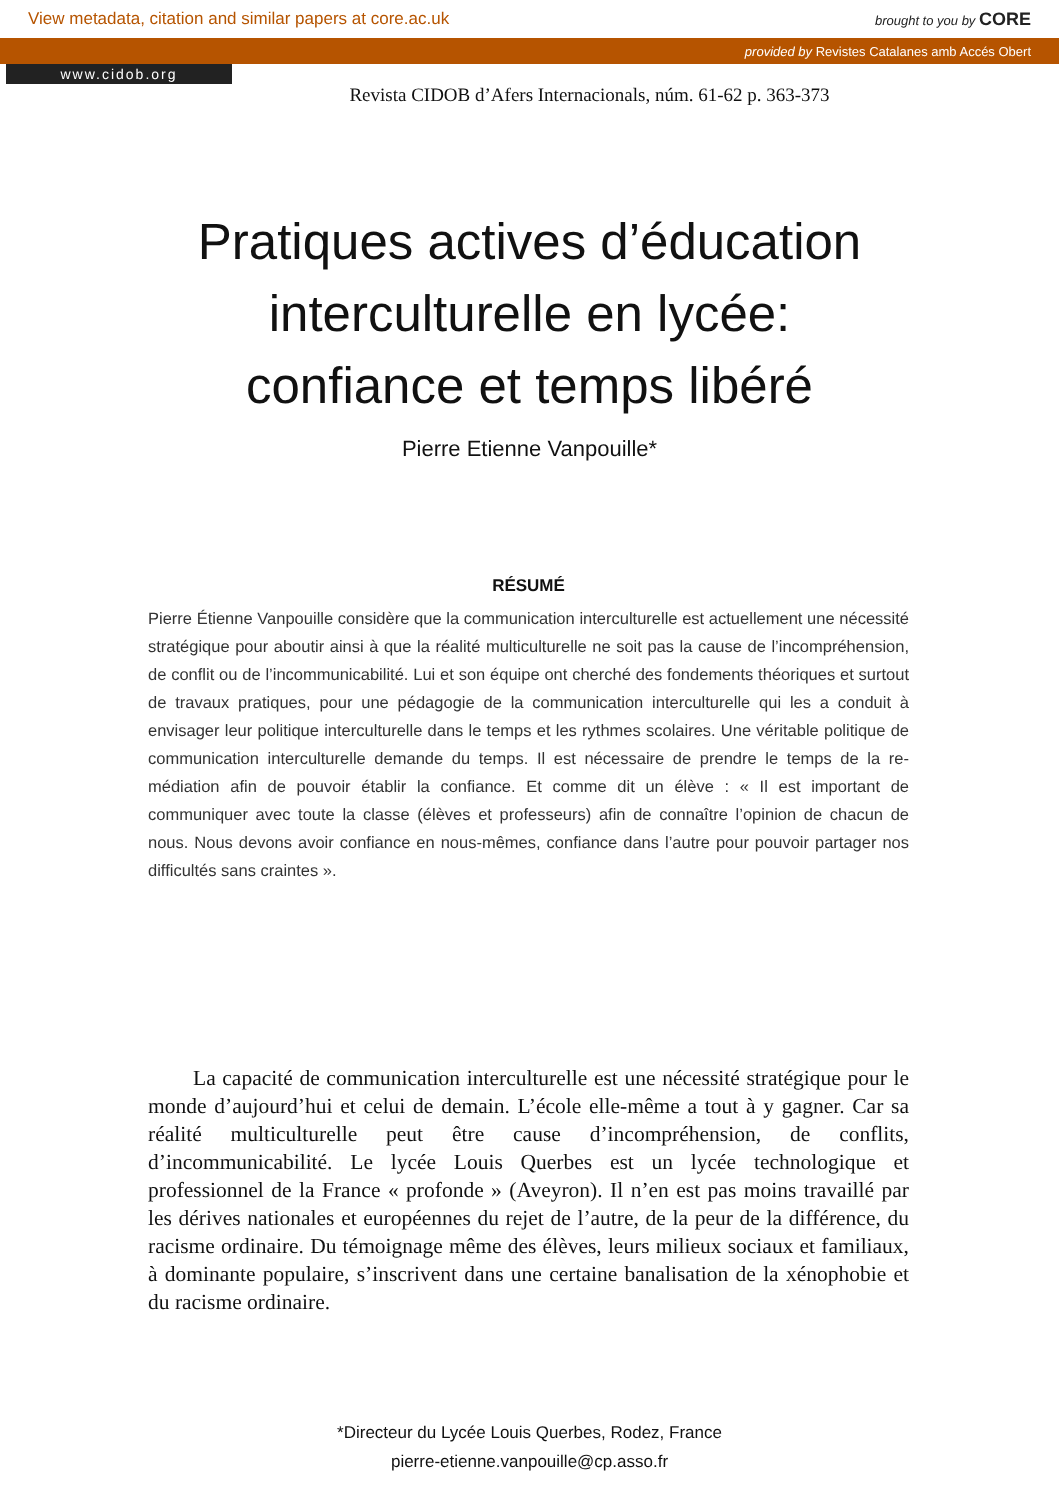View metadata, citation and similar papers at core.ac.uk brought to you by CORE
provided by Revistes Catalanes amb Accés Obert
www.cidob.org
Revista CIDOB d’Afers Internacionals, núm. 61-62 p. 363-373
Pratiques actives d’éducation
interculturelle en lycée:
confiance et temps libéré
Pierre Etienne Vanpouille*
RÉSUMÉ
Pierre Étienne Vanpouille considère que la communication interculturelle est actuellement une nécessité stratégique pour aboutir ainsi à que la réalité multiculturelle ne soit pas la cause de l’incompréhension, de conflit ou de l’incommunicabilité. Lui et son équipe ont cherché des fondements théoriques et surtout de travaux pratiques, pour une pédagogie de la communication interculturelle qui les a conduit à envisager leur politique interculturelle dans le temps et les rythmes scolaires. Une véritable politique de communication interculturelle demande du temps. Il est nécessaire de prendre le temps de la re-médiation afin de pouvoir établir la confiance. Et comme dit un élève : « Il est important de communiquer avec toute la classe (élèves et professeurs) afin de connaître l’opinion de chacun de nous. Nous devons avoir confiance en nous-mêmes, confiance dans l’autre pour pouvoir partager nos difficultés sans craintes ».
La capacité de communication interculturelle est une nécessité stratégique pour le monde d’aujourd’hui et celui de demain. L’école elle-même a tout à y gagner. Car sa réalité multiculturelle peut être cause d’incompréhension, de conflits, d’incommunicabilité. Le lycée Louis Querbes est un lycée technologique et professionnel de la France « profonde » (Aveyron). Il n’en est pas moins travaillé par les dérives nationales et européennes du rejet de l’autre, de la peur de la différence, du racisme ordinaire. Du témoignage même des élèves, leurs milieux sociaux et familiaux, à dominante populaire, s’inscrivent dans une certaine banalisation de la xénophobie et du racisme ordinaire.
*Directeur du Lycée Louis Querbes, Rodez, France
pierre-etienne.vanpouille@cp.asso.fr